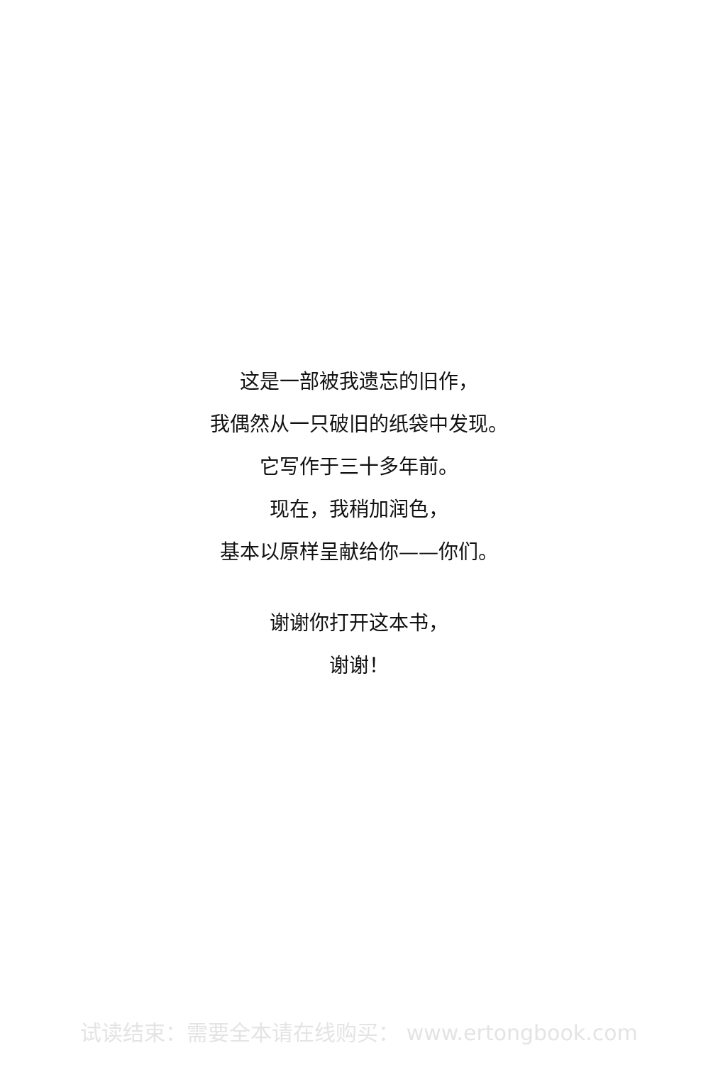这是一部被我遗忘的旧作，
我偶然从一只破旧的纸袋中发现。
它写作于三十多年前。
现在，我稍加润色，
基本以原样呈献给你——你们。
谢谢你打开这本书，
谢谢！
试读结束：需要全本请在线购买： www.ertongbook.com